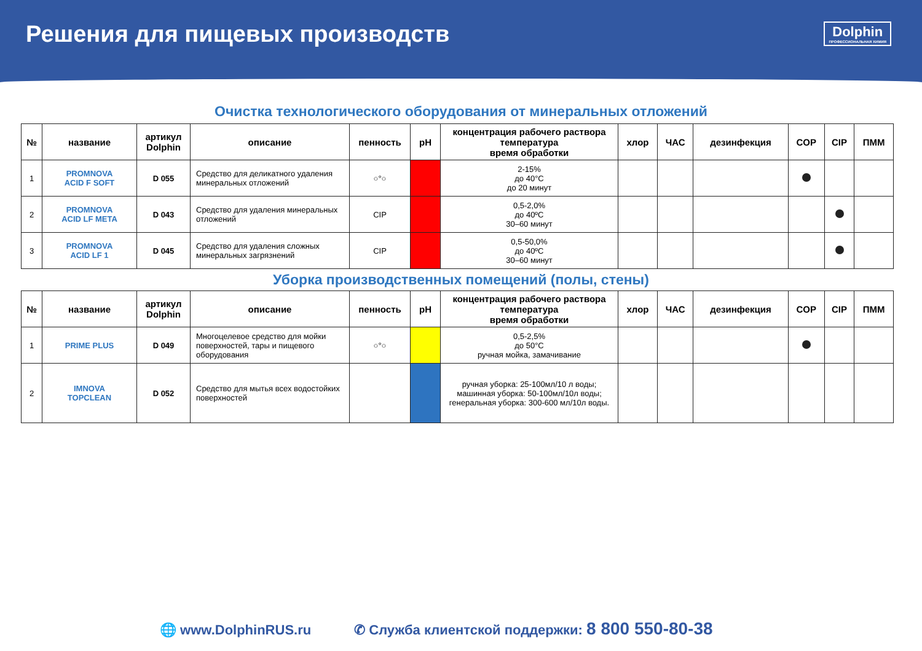Решения для пищевых производств
Dolphin
ПРОФЕССИОНАЛЬНАЯ ХИМИЯ
Очистка технологического оборудования от минеральных отложений
| № | название | артикул Dolphin | описание | пенность | pH | концентрация рабочего раствора температура время обработки | хлор | ЧАС | дезинфекция | COP | CIP | ПММ |
| --- | --- | --- | --- | --- | --- | --- | --- | --- | --- | --- | --- | --- |
| 1 | PROMNOVA ACID F SOFT | D 055 | Средство для деликатного удаления минеральных отложений | ○°○ | | 2-15% до 40°С до 20 минут | | | | | | |
| 2 | PROMNOVA ACID LF META | D 043 | Средство для удаления минеральных отложений | CIP | | 0,5-2,0% до 40ºС 30–60 минут | | | | | | |
| 3 | PROMNOVA ACID LF 1 | D 045 | Средство для удаления сложных минеральных загрязнений | CIP | | 0,5-50,0% до 40ºС 30–60 минут | | | | | | |
Уборка производственных помещений (полы, стены)
| № | название | артикул Dolphin | описание | пенность | pH | концентрация рабочего раствора температура время обработки | хлор | ЧАС | дезинфекция | COP | CIP | ПММ |
| --- | --- | --- | --- | --- | --- | --- | --- | --- | --- | --- | --- | --- |
| 1 | PRIME PLUS | D 049 | Многоцелевое средство для мойки поверхностей, тары и пищевого оборудования | ○°○ | | 0,5-2,5% до 50°С ручная мойка, замачивание | | | | | | |
| 2 | IMNOVA TOPCLEAN | D 052 | Средство для мытья всех водостойких поверхностей | | | ручная уборка: 25-100мл/10 л воды; машинная уборка: 50-100мл/10л воды; генеральная уборка: 300-600 мл/10л воды. | | | | | | |
🌐 www.DolphinRUS.ru ✆ Служба клиентской поддержки: 8 800 550-80-38